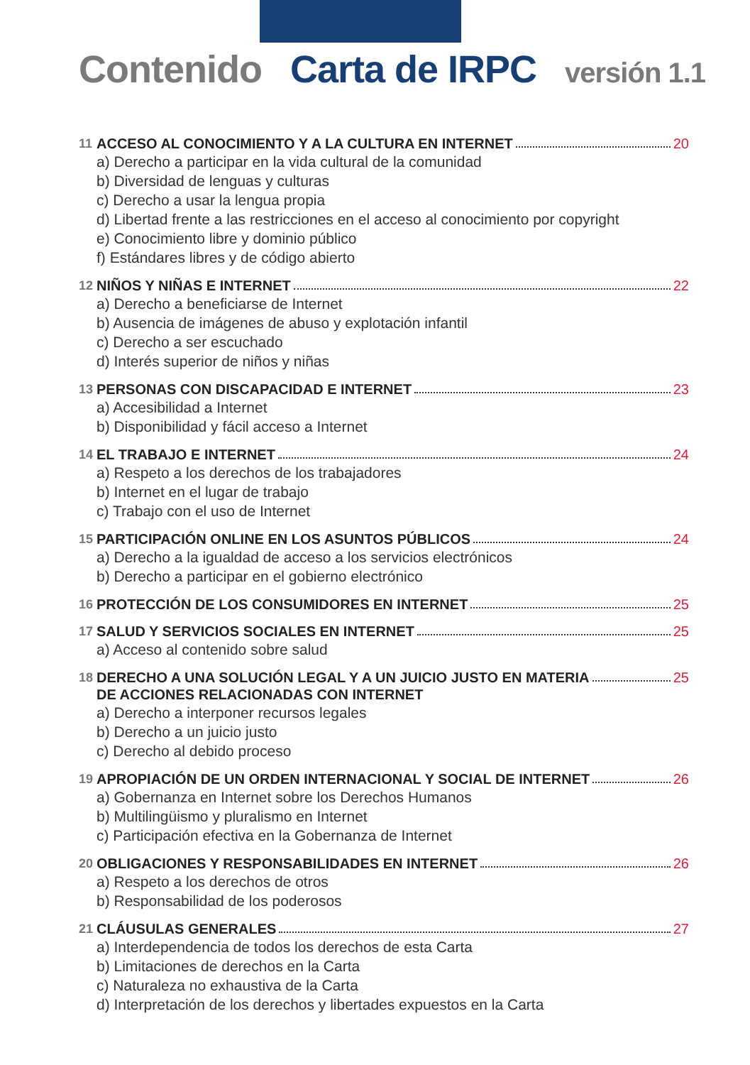Contenido Carta de IRPC versión 1.1
11 ACCESO AL CONOCIMIENTO Y A LA CULTURA EN INTERNET 20
a) Derecho a participar en la vida cultural de la comunidad
b) Diversidad de lenguas y culturas
c) Derecho a usar la lengua propia
d) Libertad frente a las restricciones en el acceso al conocimiento por copyright
e) Conocimiento libre y dominio público
f) Estándares libres y de código abierto
12 NIÑOS Y NIÑAS E INTERNET 22
a) Derecho a beneficiarse de Internet
b) Ausencia de imágenes de abuso y explotación infantil
c) Derecho a ser escuchado
d) Interés superior de niños y niñas
13 PERSONAS CON DISCAPACIDAD E INTERNET 23
a) Accesibilidad a Internet
b) Disponibilidad y fácil acceso a Internet
14 EL TRABAJO E INTERNET 24
a) Respeto a los derechos de los trabajadores
b) Internet en el lugar de trabajo
c) Trabajo con el uso de Internet
15 PARTICIPACIÓN ONLINE EN LOS ASUNTOS PÚBLICOS 24
a) Derecho a la igualdad de acceso a los servicios electrónicos
b) Derecho a participar en el gobierno electrónico
16 PROTECCIÓN DE LOS CONSUMIDORES EN INTERNET 25
17 SALUD Y SERVICIOS SOCIALES EN INTERNET 25
a) Acceso al contenido sobre salud
18 DERECHO A UNA SOLUCIÓN LEGAL Y A UN JUICIO JUSTO EN MATERIA
DE ACCIONES RELACIONADAS CON INTERNET 25
a) Derecho a interponer recursos legales
b) Derecho a un juicio justo
c) Derecho al debido proceso
19 APROPIACIÓN DE UN ORDEN INTERNACIONAL Y SOCIAL DE INTERNET 26
a) Gobernanza en Internet sobre los Derechos Humanos
b) Multilingüismo y pluralismo en Internet
c) Participación efectiva en la Gobernanza de Internet
20 OBLIGACIONES Y RESPONSABILIDADES EN INTERNET 26
a) Respeto a los derechos de otros
b) Responsabilidad de los poderosos
21 CLÁUSULAS GENERALES 27
a) Interdependencia de todos los derechos de esta Carta
b) Limitaciones de derechos en la Carta
c) Naturaleza no exhaustiva de la Carta
d) Interpretación de los derechos y libertades expuestos en la Carta